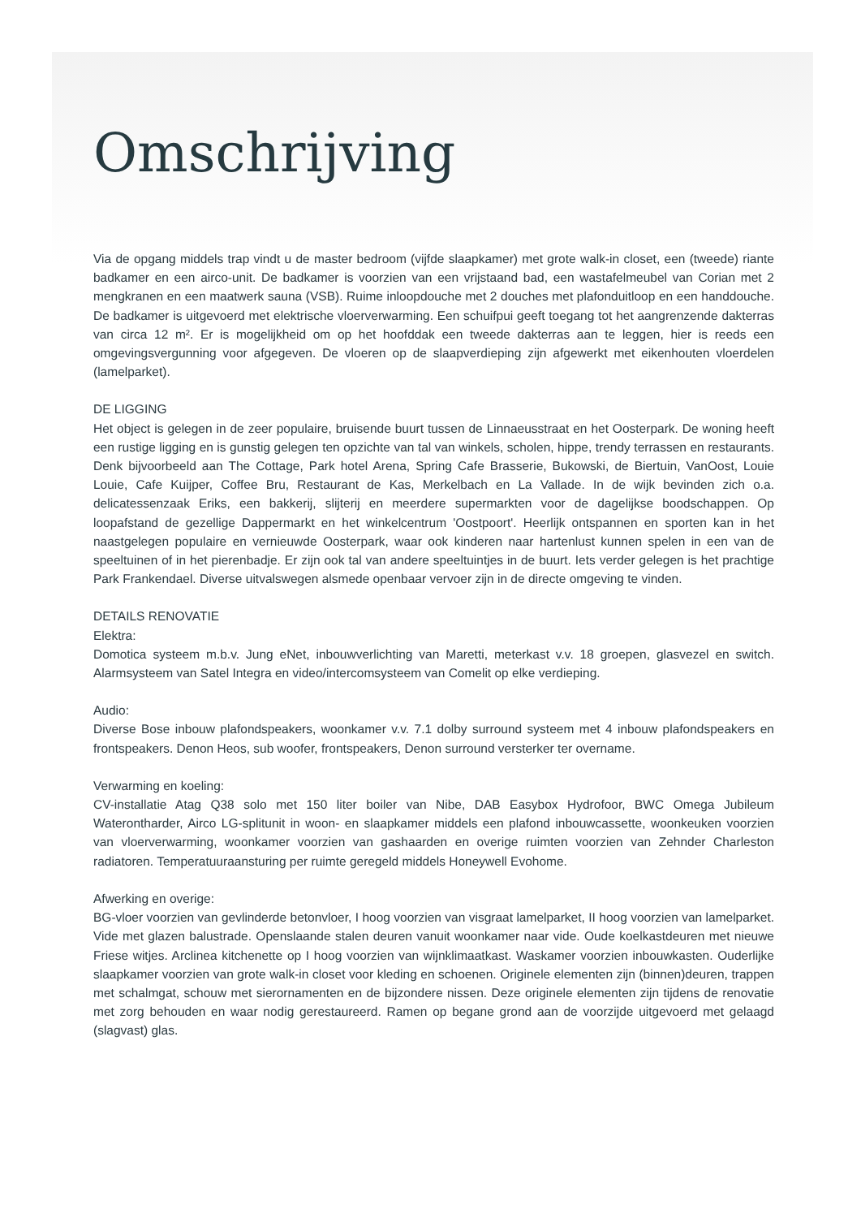Omschrijving
Via de opgang middels trap vindt u de master bedroom (vijfde slaapkamer) met grote walk-in closet, een (tweede) riante badkamer en een airco-unit. De badkamer is voorzien van een vrijstaand bad, een wastafelmeubel van Corian met 2 mengkranen en een maatwerk sauna (VSB). Ruime inloopdouche met 2 douches met plafonduitloop en een handdouche. De badkamer is uitgevoerd met elektrische vloerverwarming. Een schuifpui geeft toegang tot het aangrenzende dakterras van circa 12 m². Er is mogelijkheid om op het hoofddak een tweede dakterras aan te leggen, hier is reeds een omgevingsvergunning voor afgegeven. De vloeren op de slaapverdieping zijn afgewerkt met eikenhouten vloerdelen (lamelparket).
DE LIGGING
Het object is gelegen in de zeer populaire, bruisende buurt tussen de Linnaeusstraat en het Oosterpark. De woning heeft een rustige ligging en is gunstig gelegen ten opzichte van tal van winkels, scholen, hippe, trendy terrassen en restaurants. Denk bijvoorbeeld aan The Cottage, Park hotel Arena, Spring Cafe Brasserie, Bukowski, de Biertuin, VanOost, Louie Louie, Cafe Kuijper, Coffee Bru, Restaurant de Kas, Merkelbach en La Vallade. In de wijk bevinden zich o.a. delicatessenzaak Eriks, een bakkerij, slijterij en meerdere supermarkten voor de dagelijkse boodschappen. Op loopafstand de gezellige Dappermarkt en het winkelcentrum 'Oostpoort'. Heerlijk ontspannen en sporten kan in het naastgelegen populaire en vernieuwde Oosterpark, waar ook kinderen naar hartenlust kunnen spelen in een van de speeltuinen of in het pierenbadje. Er zijn ook tal van andere speeltuintjes in de buurt. Iets verder gelegen is het prachtige Park Frankendael. Diverse uitvalswegen alsmede openbaar vervoer zijn in de directe omgeving te vinden.
DETAILS RENOVATIE
Elektra:
Domotica systeem m.b.v. Jung eNet, inbouwverlichting van Maretti, meterkast v.v. 18 groepen, glasvezel en switch. Alarmsysteem van Satel Integra en video/intercomsysteem van Comelit op elke verdieping.
Audio:
Diverse Bose inbouw plafondspeakers, woonkamer v.v. 7.1 dolby surround systeem met 4 inbouw plafondspeakers en frontspeakers. Denon Heos, sub woofer, frontspeakers, Denon surround versterker ter overname.
Verwarming en koeling:
CV-installatie Atag Q38 solo met 150 liter boiler van Nibe, DAB Easybox Hydrofoor, BWC Omega Jubileum Waterontharder, Airco LG-splitunit in woon- en slaapkamer middels een plafond inbouwcassette, woonkeuken voorzien van vloerverwarming, woonkamer voorzien van gashaarden en overige ruimten voorzien van Zehnder Charleston radiatoren. Temperatuuraansturing per ruimte geregeld middels Honeywell Evohome.
Afwerking en overige:
BG-vloer voorzien van gevlinderde betonvloer, I hoog voorzien van visgraat lamelparket, II hoog voorzien van lamelparket. Vide met glazen balustrade. Openslaande stalen deuren vanuit woonkamer naar vide. Oude koelkastdeuren met nieuwe Friese witjes. Arclinea kitchenette op I hoog voorzien van wijnklimaatkast. Waskamer voorzien inbouwkasten. Ouderlijke slaapkamer voorzien van grote walk-in closet voor kleding en schoenen. Originele elementen zijn (binnen)deuren, trappen met schalmgat, schouw met sierornamenten en de bijzondere nissen. Deze originele elementen zijn tijdens de renovatie met zorg behouden en waar nodig gerestaureerd. Ramen op begane grond aan de voorzijde uitgevoerd met gelaagd (slagvast) glas.